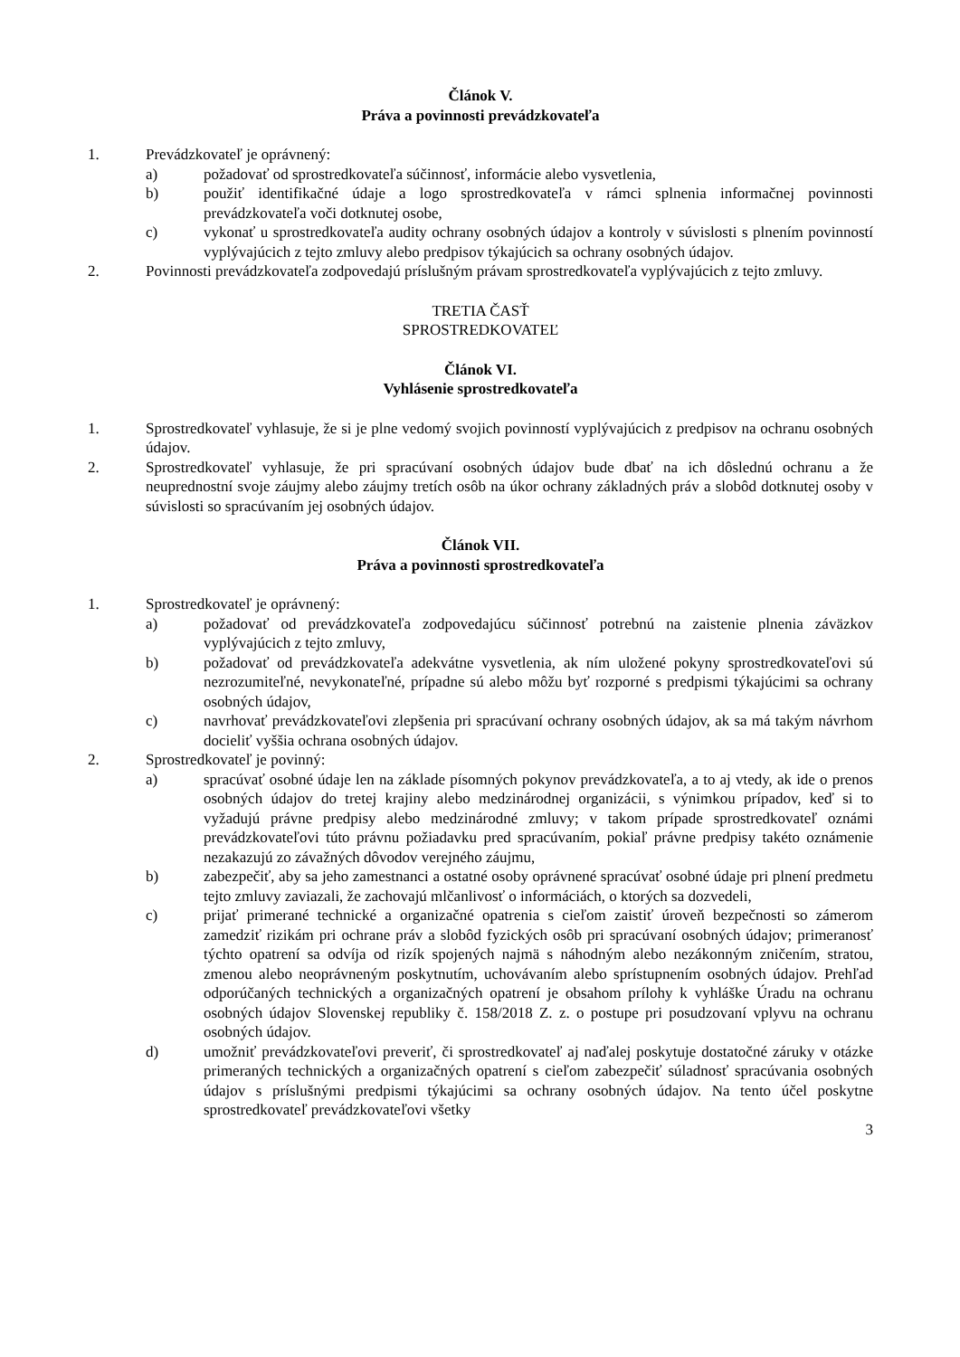Článok V.
Práva a povinnosti prevádzkovateľa
1. Prevádzkovateľ je oprávnený:
a) požadovať od sprostredkovateľa súčinnosť, informácie alebo vysvetlenia,
b) použiť identifikačné údaje a logo sprostredkovateľa v rámci splnenia informačnej povinnosti prevádzkovateľa voči dotknutej osobe,
c) vykonať u sprostredkovateľa audity ochrany osobných údajov a kontroly v súvislosti s plnením povinností vyplývajúcich z tejto zmluvy alebo predpisov týkajúcich sa ochrany osobných údajov.
2. Povinnosti prevádzkovateľa zodpovedajú príslušným právam sprostredkovateľa vyplývajúcich z tejto zmluvy.
TRETIA ČASŤ
SPROSTREDKOVATEĽ
Článok VI.
Vyhlásenie sprostredkovateľa
1. Sprostredkovateľ vyhlasuje, že si je plne vedomý svojich povinností vyplývajúcich z predpisov na ochranu osobných údajov.
2. Sprostredkovateľ vyhlasuje, že pri spracúvaní osobných údajov bude dbať na ich dôslednú ochranu a že neuprednostní svoje záujmy alebo záujmy tretích osôb na úkor ochrany základných práv a slobôd dotknutej osoby v súvislosti so spracúvaním jej osobných údajov.
Článok VII.
Práva a povinnosti sprostredkovateľa
1. Sprostredkovateľ je oprávnený:
a) požadovať od prevádzkovateľa zodpovedajúcu súčinnosť potrebnú na zaistenie plnenia záväzkov vyplývajúcich z tejto zmluvy,
b) požadovať od prevádzkovateľa adekvátne vysvetlenia, ak ním uložené pokyny sprostredkovateľovi sú nezrozumiteľné, nevykonateľné, prípadne sú alebo môžu byť rozporné s predpismi týkajúcimi sa ochrany osobných údajov,
c) navrhovať prevádzkovateľovi zlepšenia pri spracúvaní ochrany osobných údajov, ak sa má takým návrhom docieliť vyššia ochrana osobných údajov.
2. Sprostredkovateľ je povinný:
a) spracúvať osobné údaje len na základe písomných pokynov prevádzkovateľa, a to aj vtedy, ak ide o prenos osobných údajov do tretej krajiny alebo medzinárodnej organizácii, s výnimkou prípadov, keď si to vyžadujú právne predpisy alebo medzinárodné zmluvy; v takom prípade sprostredkovateľ oznámi prevádzkovateľovi túto právnu požiadavku pred spracúvaním, pokiaľ právne predpisy takéto oznámenie nezakazujú zo závažných dôvodov verejného záujmu,
b) zabezpečiť, aby sa jeho zamestnanci a ostatné osoby oprávnené spracúvať osobné údaje pri plnení predmetu tejto zmluvy zaviazali, že zachovajú mlčanlivosť o informáciách, o ktorých sa dozvedeli,
c) prijať primerané technické a organizačné opatrenia s cieľom zaistiť úroveň bezpečnosti so zámerom zamedziť rizikám pri ochrane práv a slobôd fyzických osôb pri spracúvaní osobných údajov; primeranosť týchto opatrení sa odvíja od rizík spojených najmä s náhodným alebo nezákonným zničením, stratou, zmenou alebo neoprávneným poskytnutím, uchovávaním alebo sprístupnením osobných údajov. Prehľad odporúčaných technických a organizačných opatrení je obsahom prílohy k vyhláške Úradu na ochranu osobných údajov Slovenskej republiky č. 158/2018 Z. z. o postupe pri posudzovaní vplyvu na ochranu osobných údajov.
d) umožniť prevádzkovateľovi preveriť, či sprostredkovateľ aj naďalej poskytuje dostatočné záruky v otázke primeraných technických a organizačných opatrení s cieľom zabezpečiť súladnosť spracúvania osobných údajov s príslušnými predpismi týkajúcimi sa ochrany osobných údajov. Na tento účel poskytne sprostredkovateľ prevádzkovateľovi všetky
3